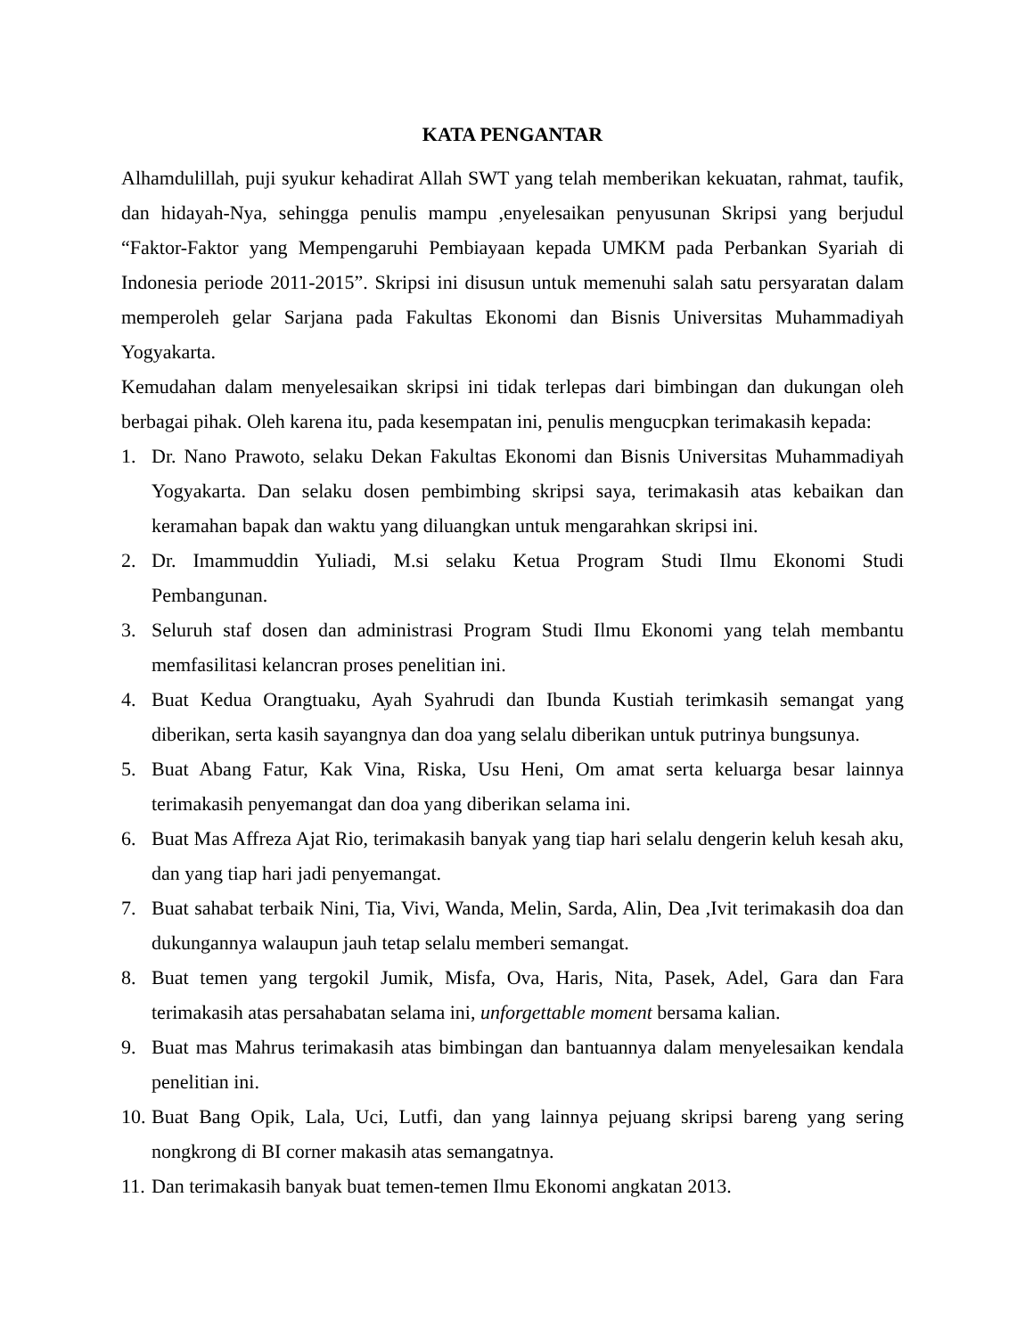KATA PENGANTAR
Alhamdulillah, puji syukur kehadirat Allah SWT yang telah memberikan kekuatan, rahmat, taufik, dan hidayah-Nya, sehingga penulis mampu ,enyelesaikan penyusunan Skripsi yang berjudul “Faktor-Faktor yang Mempengaruhi Pembiayaan kepada UMKM pada Perbankan Syariah di Indonesia periode 2011-2015”. Skripsi ini disusun untuk memenuhi salah satu persyaratan dalam memperoleh gelar Sarjana pada Fakultas Ekonomi dan Bisnis Universitas Muhammadiyah Yogyakarta.
Kemudahan dalam menyelesaikan skripsi ini tidak terlepas dari bimbingan dan dukungan oleh berbagai pihak. Oleh karena itu, pada kesempatan ini, penulis mengucpkan terimakasih kepada:
1. Dr. Nano Prawoto, selaku Dekan Fakultas Ekonomi dan Bisnis Universitas Muhammadiyah Yogyakarta. Dan selaku dosen pembimbing skripsi saya, terimakasih atas kebaikan dan keramahan bapak dan waktu yang diluangkan untuk mengarahkan skripsi ini.
2. Dr. Imammuddin Yuliadi, M.si selaku Ketua Program Studi Ilmu Ekonomi Studi Pembangunan.
3. Seluruh staf dosen dan administrasi Program Studi Ilmu Ekonomi yang telah membantu memfasilitasi kelancran proses penelitian ini.
4. Buat Kedua Orangtuaku, Ayah Syahrudi dan Ibunda Kustiah terimkasih semangat yang diberikan, serta kasih sayangnya dan doa yang selalu diberikan untuk putrinya bungsunya.
5. Buat Abang Fatur, Kak Vina, Riska, Usu Heni, Om amat serta keluarga besar lainnya terimakasih penyemangat dan doa yang diberikan selama ini.
6. Buat Mas Affreza Ajat Rio, terimakasih banyak yang tiap hari selalu dengerin keluh kesah aku, dan yang tiap hari jadi penyemangat.
7. Buat sahabat terbaik Nini, Tia, Vivi, Wanda, Melin, Sarda, Alin, Dea ,Ivit terimakasih doa dan dukungannya walaupun jauh tetap selalu memberi semangat.
8. Buat temen yang tergokil Jumik, Misfa, Ova, Haris, Nita, Pasek, Adel, Gara dan Fara terimakasih atas persahabatan selama ini, unforgettable moment bersama kalian.
9. Buat mas Mahrus terimakasih atas bimbingan dan bantuannya dalam menyelesaikan kendala penelitian ini.
10. Buat Bang Opik, Lala, Uci, Lutfi, dan yang lainnya pejuang skripsi bareng yang sering nongkrong di BI corner makasih atas semangatnya.
11. Dan terimakasih banyak buat temen-temen Ilmu Ekonomi angkatan 2013.